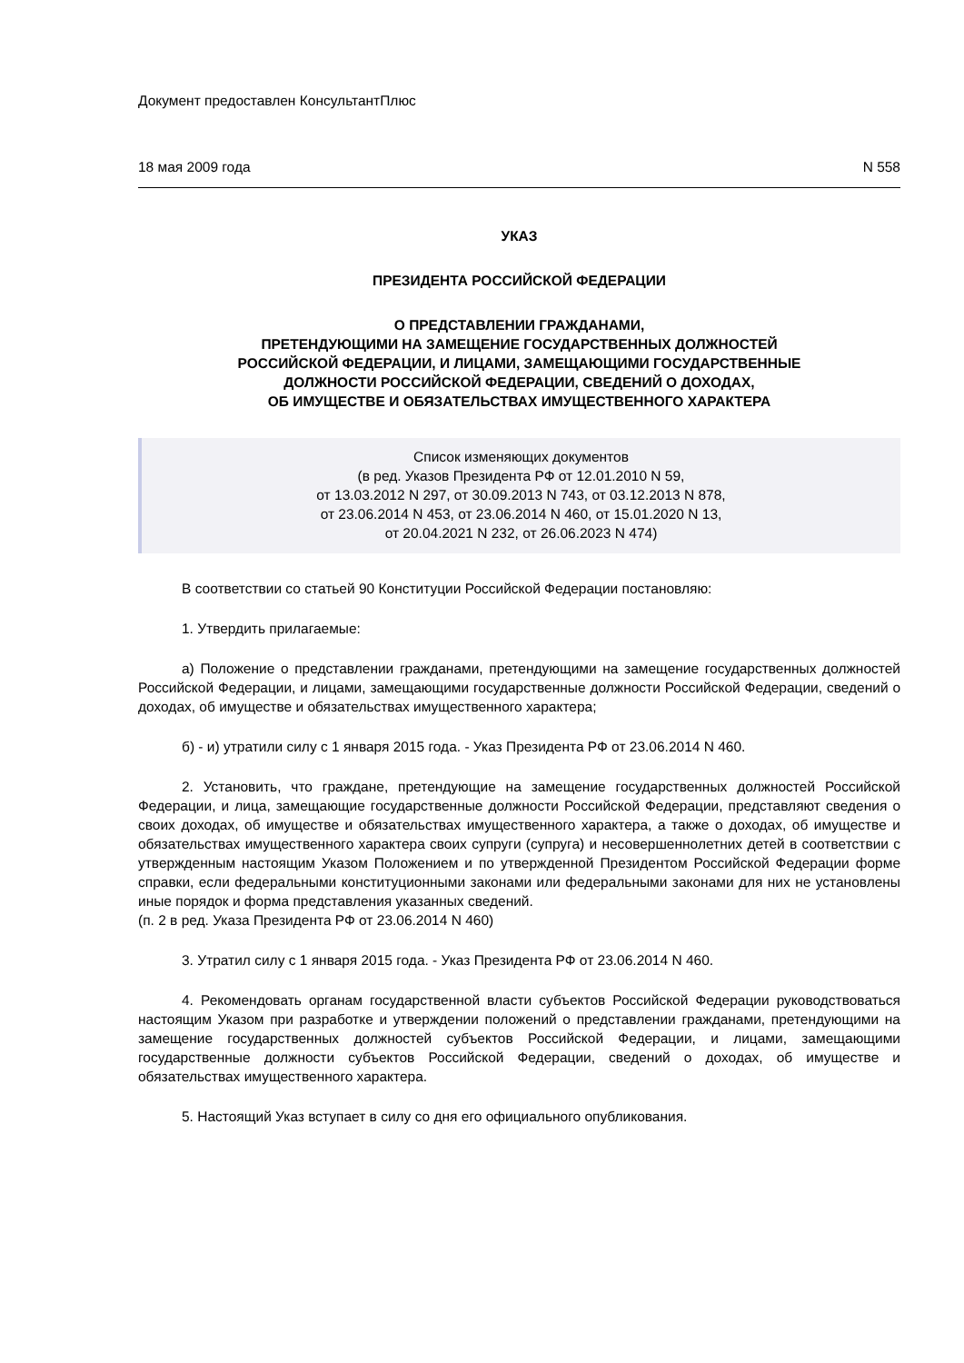Документ предоставлен КонсультантПлюс
18 мая 2009 года N 558
УКАЗ
ПРЕЗИДЕНТА РОССИЙСКОЙ ФЕДЕРАЦИИ
О ПРЕДСТАВЛЕНИИ ГРАЖДАНАМИ,
ПРЕТЕНДУЮЩИМИ НА ЗАМЕЩЕНИЕ ГОСУДАРСТВЕННЫХ ДОЛЖНОСТЕЙ
РОССИЙСКОЙ ФЕДЕРАЦИИ, И ЛИЦАМИ, ЗАМЕЩАЮЩИМИ ГОСУДАРСТВЕННЫЕ
ДОЛЖНОСТИ РОССИЙСКОЙ ФЕДЕРАЦИИ, СВЕДЕНИЙ О ДОХОДАХ,
ОБ ИМУЩЕСТВЕ И ОБЯЗАТЕЛЬСТВАХ ИМУЩЕСТВЕННОГО ХАРАКТЕРА
Список изменяющих документов
(в ред. Указов Президента РФ от 12.01.2010 N 59,
от 13.03.2012 N 297, от 30.09.2013 N 743, от 03.12.2013 N 878,
от 23.06.2014 N 453, от 23.06.2014 N 460, от 15.01.2020 N 13,
от 20.04.2021 N 232, от 26.06.2023 N 474)
В соответствии со статьей 90 Конституции Российской Федерации постановляю:
1. Утвердить прилагаемые:
а) Положение о представлении гражданами, претендующими на замещение государственных должностей Российской Федерации, и лицами, замещающими государственные должности Российской Федерации, сведений о доходах, об имуществе и обязательствах имущественного характера;
б) - и) утратили силу с 1 января 2015 года. - Указ Президента РФ от 23.06.2014 N 460.
2. Установить, что граждане, претендующие на замещение государственных должностей Российской Федерации, и лица, замещающие государственные должности Российской Федерации, представляют сведения о своих доходах, об имуществе и обязательствах имущественного характера, а также о доходах, об имуществе и обязательствах имущественного характера своих супруги (супруга) и несовершеннолетних детей в соответствии с утвержденным настоящим Указом Положением и по утвержденной Президентом Российской Федерации форме справки, если федеральными конституционными законами или федеральными законами для них не установлены иные порядок и форма представления указанных сведений.
(п. 2 в ред. Указа Президента РФ от 23.06.2014 N 460)
3. Утратил силу с 1 января 2015 года. - Указ Президента РФ от 23.06.2014 N 460.
4. Рекомендовать органам государственной власти субъектов Российской Федерации руководствоваться настоящим Указом при разработке и утверждении положений о представлении гражданами, претендующими на замещение государственных должностей субъектов Российской Федерации, и лицами, замещающими государственные должности субъектов Российской Федерации, сведений о доходах, об имуществе и обязательствах имущественного характера.
5. Настоящий Указ вступает в силу со дня его официального опубликования.